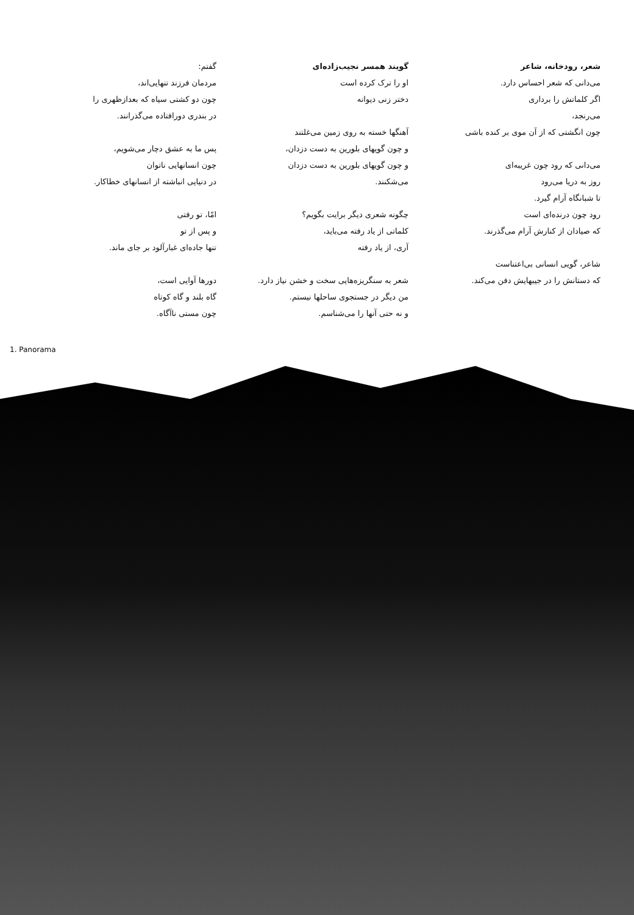گفتم:
مردمان فرزند تنهایی‌اند،
چون دو کشتی سیاه که بعدازظهری را
در بندری دورافتاده می‌گذرانند.
پس ما به عشق دچار می‌شویم،
چون انسانهایی ناتوان
در دنیایی انباشته از انسانهای خطاکار.
امّا، تو رفتی
و پس از تو
تنها جاده‌ای غبارآلود بر جای ماند.
دورها آوایی است،
گاه بلند و گاه کوتاه
چون مستی ناآگاه.
گویند همسر نجیب‌زاده‌ای
او را ترک کرده است
دختر زنی دیوانه
آهنگها خسته به روی زمین می‌غلتند
و چون گویهای بلورین به دست دزدان،
و چون گویهای بلورین به دست دزدان
می‌شکنند.
چگونه شعری دیگر برایت بگویم؟
کلماتی از یاد رفته می‌باید،
آری، از یاد رفته
شعر به سنگریزه‌هایی سخت و خشن نیاز دارد.
من دیگر در جستجوی ساحلها نیستم.
و نه حتی آنها را می‌شناسم.
شعر، رودخانه، شاعر
می‌دانی که شعر احساس دارد.
اگر کلماتش را برداری
می‌رنجد،
چون انگشتی که از آن موی بر کنده باشی
می‌دانی که رود چون غریبه‌ای
روز به دریا می‌رود
تا شبانگاه آرام گیرد.
رود چون درنده‌ای است
که صیادان از کنارش آرام می‌گذرند.
شاعر، گویی انسانی بی‌اعتناست
که دستانش را در جیبهایش دفن می‌کند.
1. Panorama